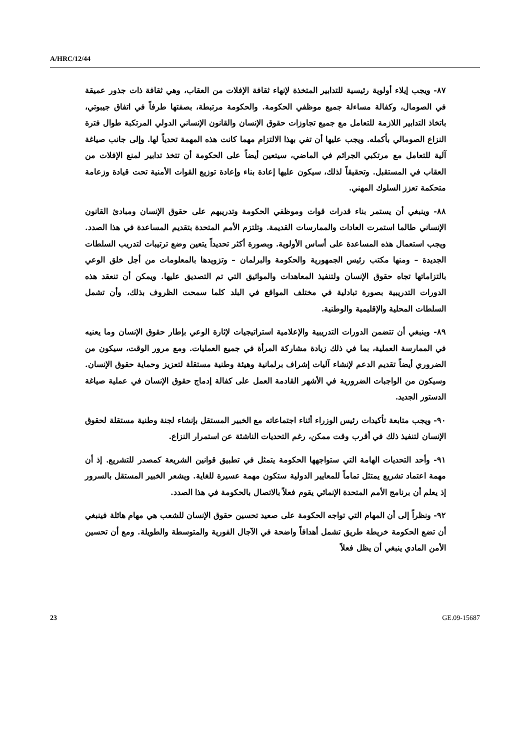A/HRC/12/44
٨٧- ويجب إيلاء أولوية رئيسية للتدابير المتخذة لإنهاء ثقافة الإفلات من العقاب، وهي ثقافة ذات جذور عميقة في الصومال، وكفالة مساءلة جميع موظفي الحكومة. والحكومة مرتبطة، بصفتها طرفاً في اتفاق جيبوتي، باتخاذ التدابير اللازمة للتعامل مع جميع تجاوزات حقوق الإنسان والقانون الإنساني الدولي المرتكبة طوال فترة النزاع الصومالي بأكمله. ويجب عليها أن تفي بهذا الالتزام مهما كانت هذه المهمة تحدياً لها. وإلى جانب صياغة آلية للتعامل مع مرتكبي الجرائم في الماضي، سيتعين أيضاً على الحكومة أن تتخذ تدابير لمنع الإفلات من العقاب في المستقبل. وتحقيقاً لذلك، سيكون عليها إعادة بناء وإعادة توزيع القوات الأمنية تحت قيادة وزعامة متحكمة تعزز السلوك المهني.
٨٨- وينبغي أن يستمر بناء قدرات قوات وموظفي الحكومة وتدريبهم على حقوق الإنسان ومبادئ القانون الإنساني طالما استمرت العادات والممارسات القديمة. وتلتزم الأمم المتحدة بتقديم المساعدة في هذا الصدد. ويجب استعمال هذه المساعدة على أساس الأولوية. وبصورة أكثر تحديداً يتعين وضع ترتيبات لتدريب السلطات الجديدة – ومنها مكتب رئيس الجمهورية والحكومة والبرلمان – وتزويدها بالمعلومات من أجل خلق الوعي بالتزاماتها تجاه حقوق الإنسان ولتنفيذ المعاهدات والمواثيق التي تم التصديق عليها. ويمكن أن تنعقد هذه الدورات التدريبية بصورة تبادلية في مختلف المواقع في البلد كلما سمحت الظروف بذلك، وأن تشمل السلطات المحلية والإقليمية والوطنية.
٨٩- وينبغي أن تتضمن الدورات التدريبية والإعلامية استراتيجيات لإثارة الوعي بإطار حقوق الإنسان وما يعنيه في الممارسة العملية، بما في ذلك زيادة مشاركة المرأة في جميع العمليات. ومع مرور الوقت، سيكون من الضروري أيضاً تقديم الدعم لإنشاء آليات إشراف برلمانية وهيئة وطنية مستقلة لتعزيز وحماية حقوق الإنسان. وسيكون من الواجبات الضرورية في الأشهر القادمة العمل على كفالة إدماج حقوق الإنسان في عملية صياغة الدستور الجديد.
٩٠- ويجب متابعة تأكيدات رئيس الوزراء أثناء اجتماعاته مع الخبير المستقل بإنشاء لجنة وطنية مستقلة لحقوق الإنسان لتنفيذ ذلك في أقرب وقت ممكن، رغم التحديات الناشئة عن استمرار النزاع.
٩١- وأحد التحديات الهامة التي ستواجهها الحكومة يتمثل في تطبيق قوانين الشريعة كمصدر للتشريع. إذ أن مهمة اعتماد تشريع يمتثل تماماً للمعايير الدولية ستكون مهمة عسيرة للغاية. ويشعر الخبير المستقل بالسرور إذ يعلم أن برنامج الأمم المتحدة الإنمائي يقوم فعلاً بالاتصال بالحكومة في هذا الصدد.
٩٢- ونظراً إلى أن المهام التي تواجه الحكومة على صعيد تحسين حقوق الإنسان للشعب هي مهام هائلة فينبغي أن تضع الحكومة خريطة طريق تشمل أهدافاً واضحة في الآجال الفورية والمتوسطة والطويلة. ومع أن تحسين الأمن المادي ينبغي أن يظل فعلاً
23 GE.09-15687